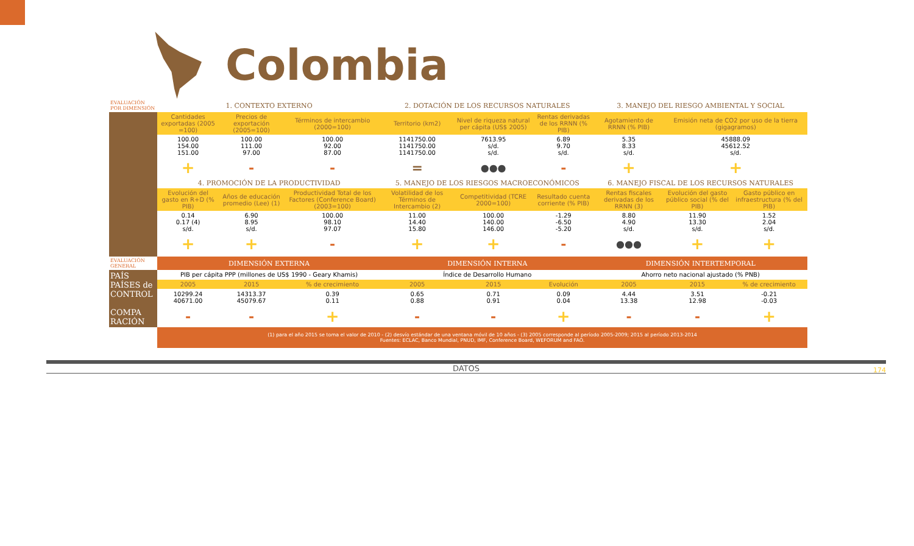Colombia
| EVALUACIÓN POR DIMENSIÓN | 1. CONTEXTO EXTERNO | | | 2. DOTACIÓN DE LOS RECURSOS NATURALES | | | 3. MANEJO DEL RIESGO AMBIENTAL Y SOCIAL | | |
| | Cantidades exportadas (2005 =100) | Precios de exportación (2005=100) | Términos de intercambio (2000=100) | Territorio (km2) | Nivel de riqueza natural per cápita (US$ 2005) | Rentas derivadas de los RRNN (% PIB) | Agotamiento de RRNN (% PIB) | Emisión neta de CO2 por uso de la tierra (gigagramos) | |
| | 100.00 154.00 151.00 | 100.00 111.00 97.00 | 100.00 92.00 87.00 | 1141750.00 1141750.00 1141750.00 | 7613.95 s/d. s/d. | 6.89 9.70 s/d. | 5.35 8.33 s/d. | 45888.09 45612.52 s/d. | |
| | + | - | - | = | ●●● | - | + | + | |
| | 4. PROMOCIÓN DE LA PRODUCTIVIDAD | | | 5. MANEJO DE LOS RIESGOS MACROECONÓMICOS | | | 6. MANEJO FISCAL DE LOS RECURSOS NATURALES | | |
| | Evolución del gasto en R+D (% PIB) | Años de educación promedio (Lee) (1) | Productividad Total de los Factores (Conference Board) (2003=100) | Volatilidad de los Términos de Intercambio (2) | Competitividad (TCRE 2000=100) | Resultado cuenta corriente (% PIB) | Rentas fiscales derivadas de los RRNN (3) | Evolución del gasto público social (% del PIB) | Gasto público en infraestructura (% del PIB) |
| | 0.14 0.17 (4) s/d. | 6.90 8.95 s/d. | 100.00 98.10 97.07 | 11.00 14.40 15.80 | 100.00 140.00 146.00 | -1.29 -6.50 -5.20 | 8.80 4.90 s/d. | 11.90 13.30 s/d. | 1.52 2.04 s/d. |
| | + | + | - | + | + | - | ●●● | + | + |
| EVALUACIÓN GENERAL | DIMENSIÓN EXTERNA | | | DIMENSIÓN INTERNA | | | DIMENSIÓN INTERTEMPORAL | | |
| PAÍS PAÍSES de CONTROL COMPA RACIÓN | PIB per cápita PPP (millones de US$ 1990 - Geary Khamis) | | | Índice de Desarrollo Humano | | | Ahorro neto nacional ajustado (% PNB) | | |
| | 2005 | 2015 | % de crecimiento | 2005 | 2015 | Evolución | 2005 | 2015 | % de crecimiento |
| | 10299.24 40671.00 | 14313.37 45079.67 | 0.39 0.11 | 0.65 0.88 | 0.71 0.91 | 0.09 0.04 | 4.44 13.38 | 3.51 12.98 | -0.21 -0.03 |
| | - | - | + | - | - | + | - | - | + |
| | (1) para el año 2015 se toma el valor de 2010 - (2) desvío estándar de una ventana móvil de 10 años - (3) 2005 corresponde al período 2005-2009; 2015 al período 2013-2014 Fuentes: ECLAC, Banco Mundial, PNUD, IMF, Conference Board, WEFORUM and FAO. | | | | | | | | |
DATOS 174